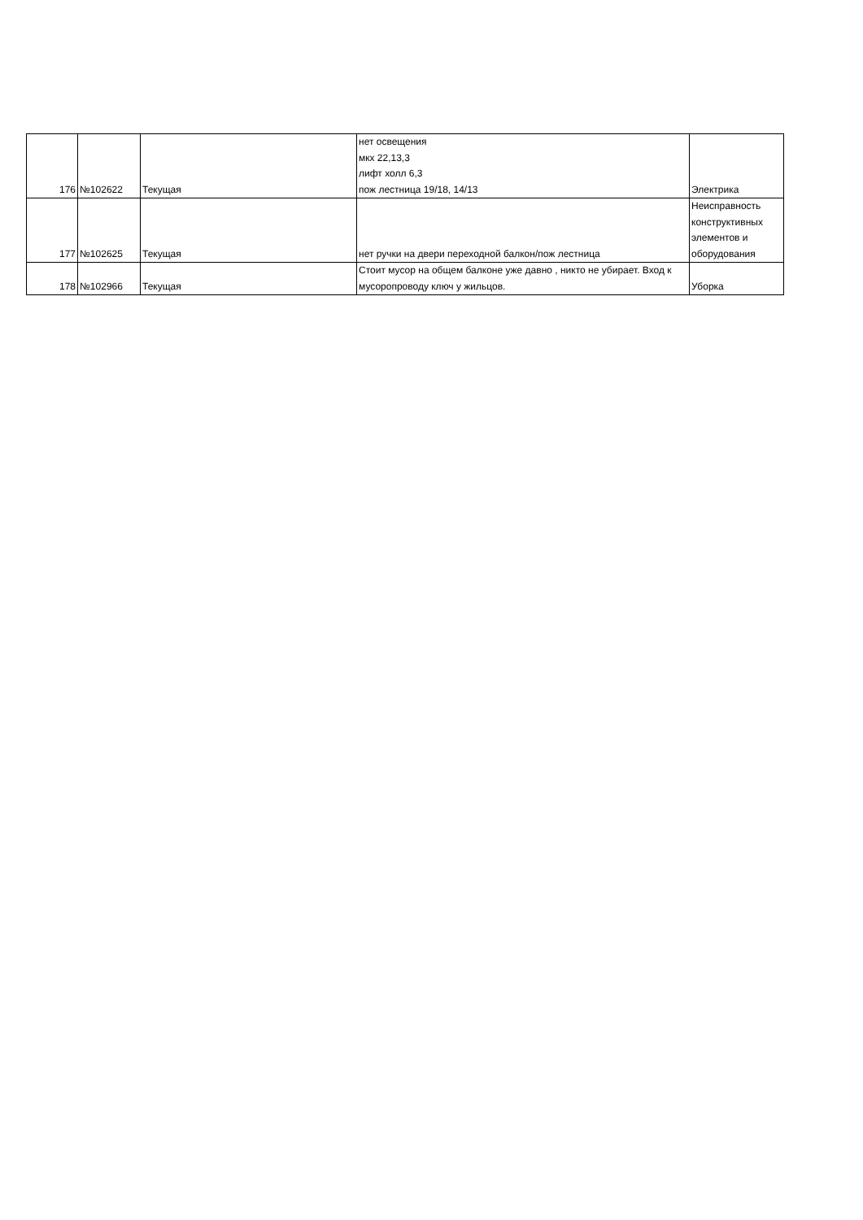| 176 | №102622 | Текущая | нет освещения мкх 22,13,3 лифт холл 6,3 пож лестница 19/18, 14/13 | Электрика |
| 177 | №102625 | Текущая | нет ручки на двери переходной балкон/пож лестница | Неисправность конструктивных элементов и оборудования |
| 178 | №102966 | Текущая | Стоит мусор на общем балконе уже давно , никто не убирает. Вход к мусоропроводу ключ у жильцов. | Уборка |